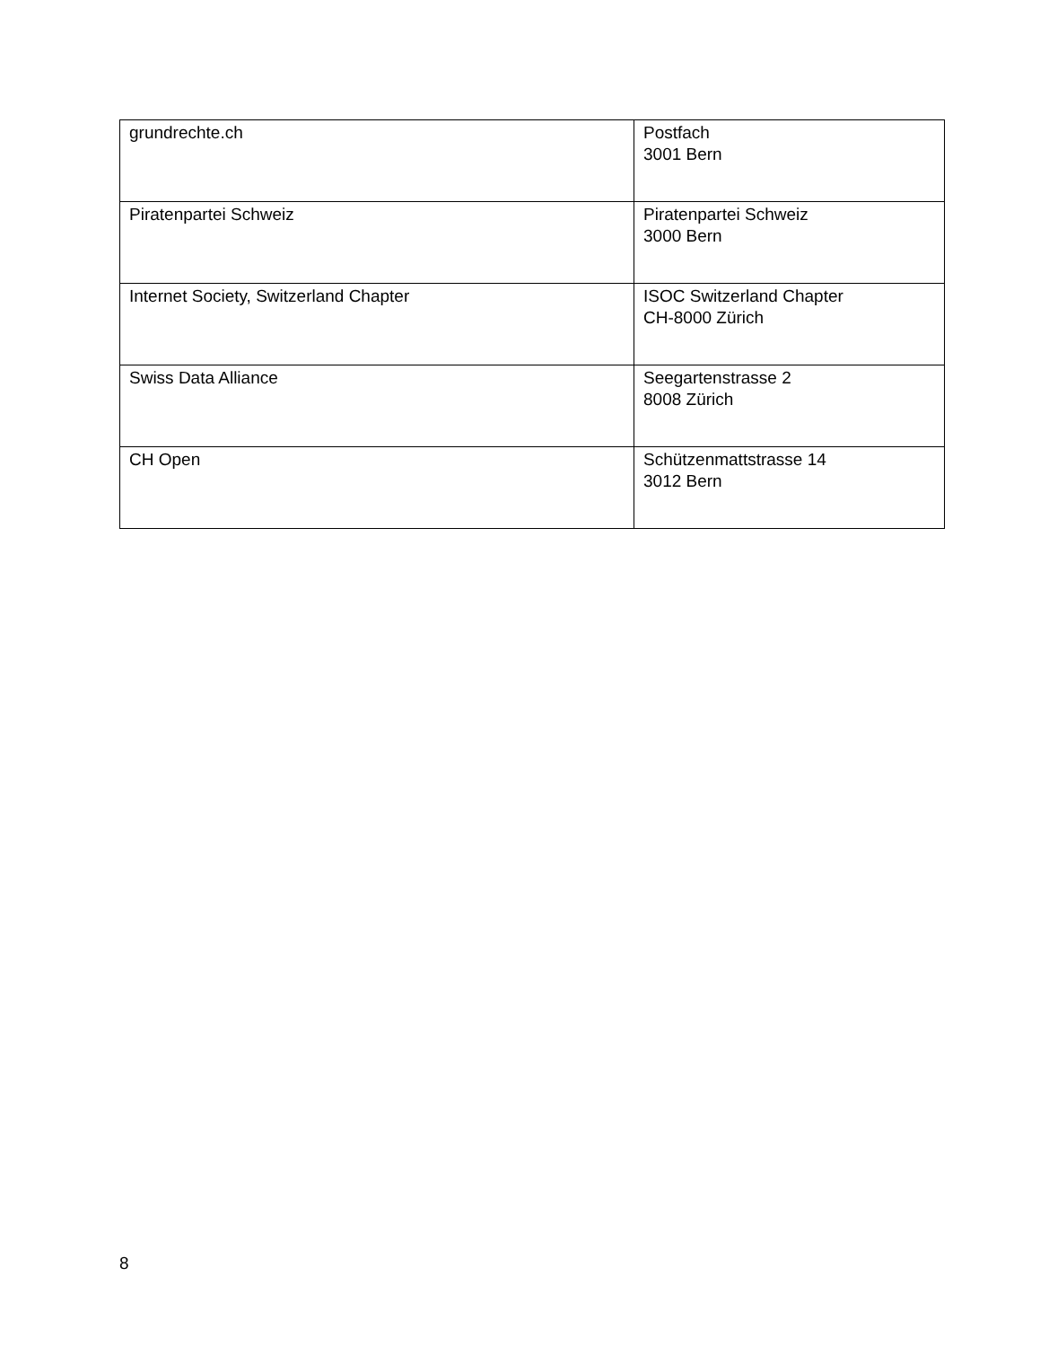| grundrechte.ch | Postfach 3001 Bern |
| Piratenpartei Schweiz | Piratenpartei Schweiz 3000 Bern |
| Internet Society, Switzerland Chapter | ISOC Switzerland Chapter CH-8000 Zürich |
| Swiss Data Alliance | Seegartenstrasse 2 8008 Zürich |
| CH Open | Schützenmattstrasse 14 3012 Bern |
8